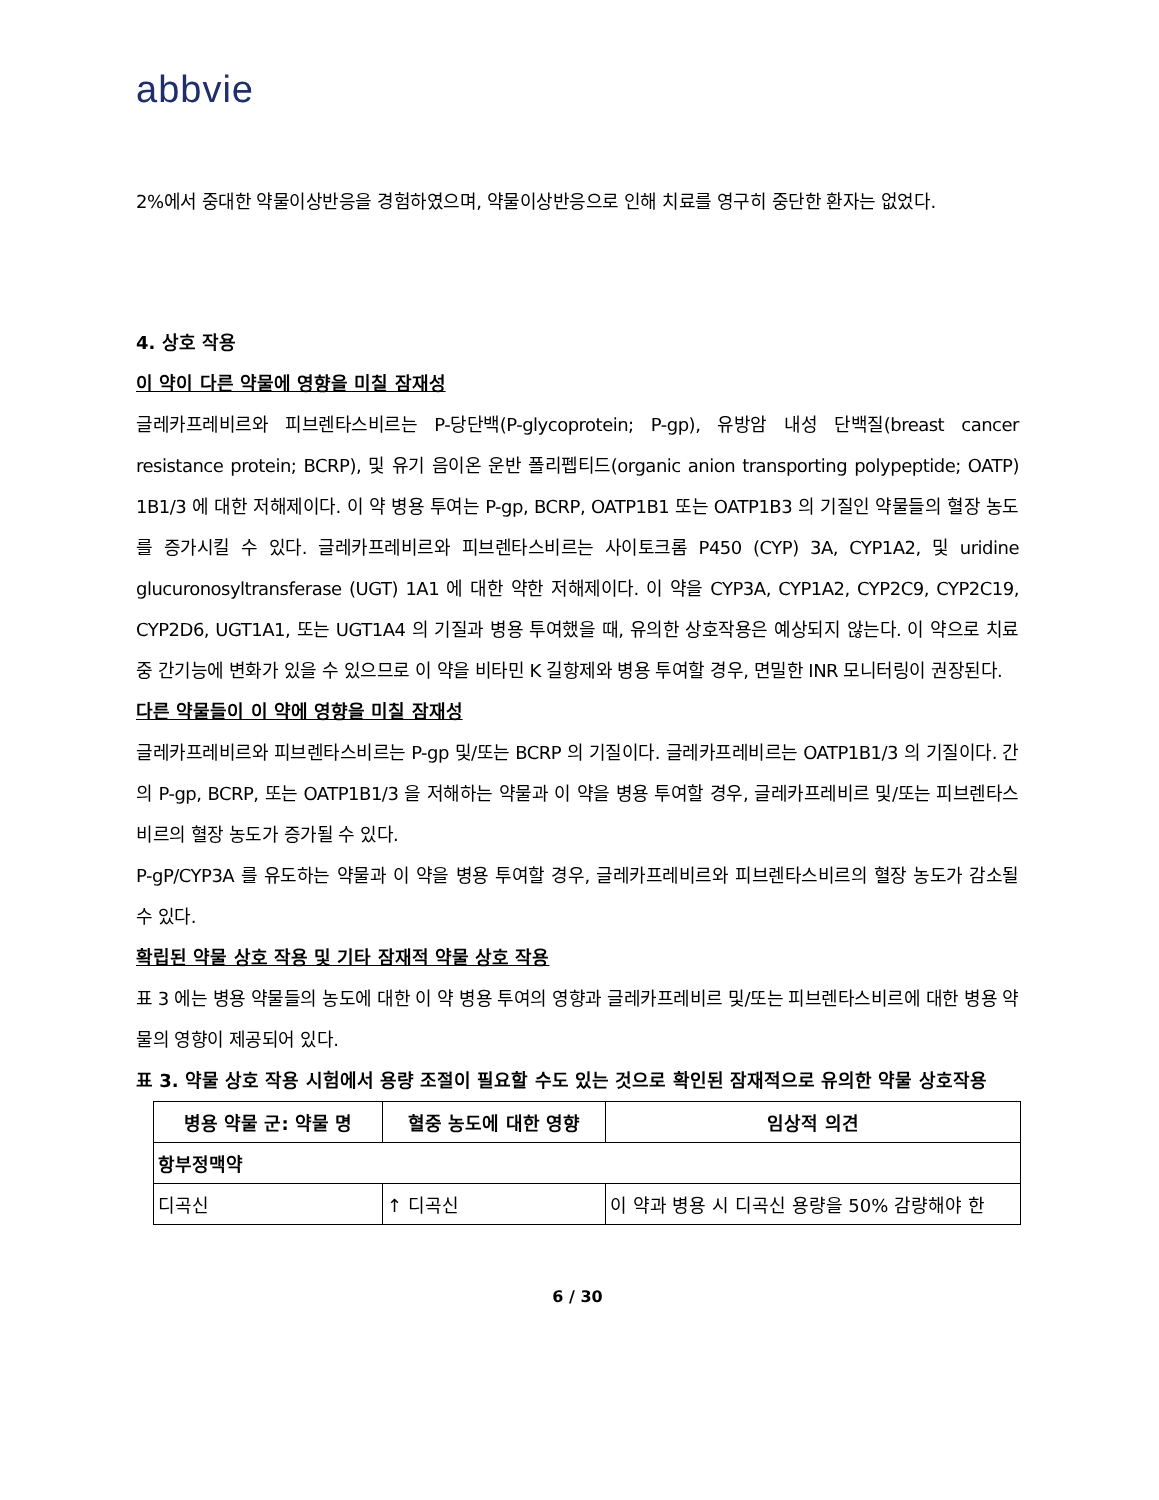abbvie
2%에서 중대한 약물이상반응을 경험하였으며, 약물이상반응으로 인해 치료를 영구히 중단한 환자는 없었다.
4. 상호 작용
이 약이 다른 약물에 영향을 미칠 잠재성
글레카프레비르와 피브렌타스비르는 P-당단백(P-glycoprotein; P-gp), 유방암 내성 단백질(breast cancer resistance protein; BCRP), 및 유기 음이온 운반 폴리펩티드(organic anion transporting polypeptide; OATP) 1B1/3 에 대한 저해제이다. 이 약 병용 투여는 P-gp, BCRP, OATP1B1 또는 OATP1B3 의 기질인 약물들의 혈장 농도를 증가시킬 수 있다. 글레카프레비르와 피브렌타스비르는 사이토크롬 P450 (CYP) 3A, CYP1A2, 및 uridine glucuronosyltransferase (UGT) 1A1 에 대한 약한 저해제이다. 이 약을 CYP3A, CYP1A2, CYP2C9, CYP2C19, CYP2D6, UGT1A1, 또는 UGT1A4 의 기질과 병용 투여했을 때, 유의한 상호작용은 예상되지 않는다. 이 약으로 치료 중 간기능에 변화가 있을 수 있으므로 이 약을 비타민 K 길항제와 병용 투여할 경우, 면밀한 INR 모니터링이 권장된다.
다른 약물들이 이 약에 영향을 미칠 잠재성
글레카프레비르와 피브렌타스비르는 P-gp 및/또는 BCRP 의 기질이다. 글레카프레비르는 OATP1B1/3 의 기질이다. 간의 P-gp, BCRP, 또는 OATP1B1/3 을 저해하는 약물과 이 약을 병용 투여할 경우, 글레카프레비르 및/또는 피브렌타스비르의 혈장 농도가 증가될 수 있다.
P-gP/CYP3A 를 유도하는 약물과 이 약을 병용 투여할 경우, 글레카프레비르와 피브렌타스비르의 혈장 농도가 감소될 수 있다.
확립된 약물 상호 작용 및 기타 잠재적 약물 상호 작용
표 3 에는 병용 약물들의 농도에 대한 이 약 병용 투여의 영향과 글레카프레비르 및/또는 피브렌타스비르에 대한 병용 약물의 영향이 제공되어 있다.
표 3. 약물 상호 작용 시험에서 용량 조절이 필요할 수도 있는 것으로 확인된 잠재적으로 유의한 약물 상호작용
| 병용 약물 군: 약물 명 | 혈중 농도에 대한 영향 | 임상적 의견 |
| --- | --- | --- |
| 항부정맥약 | | |
| 디곡신 | ↑ 디곡신 | 이 약과 병용 시 디곡신 용량을 50% 감량해야 한 |
6 / 30